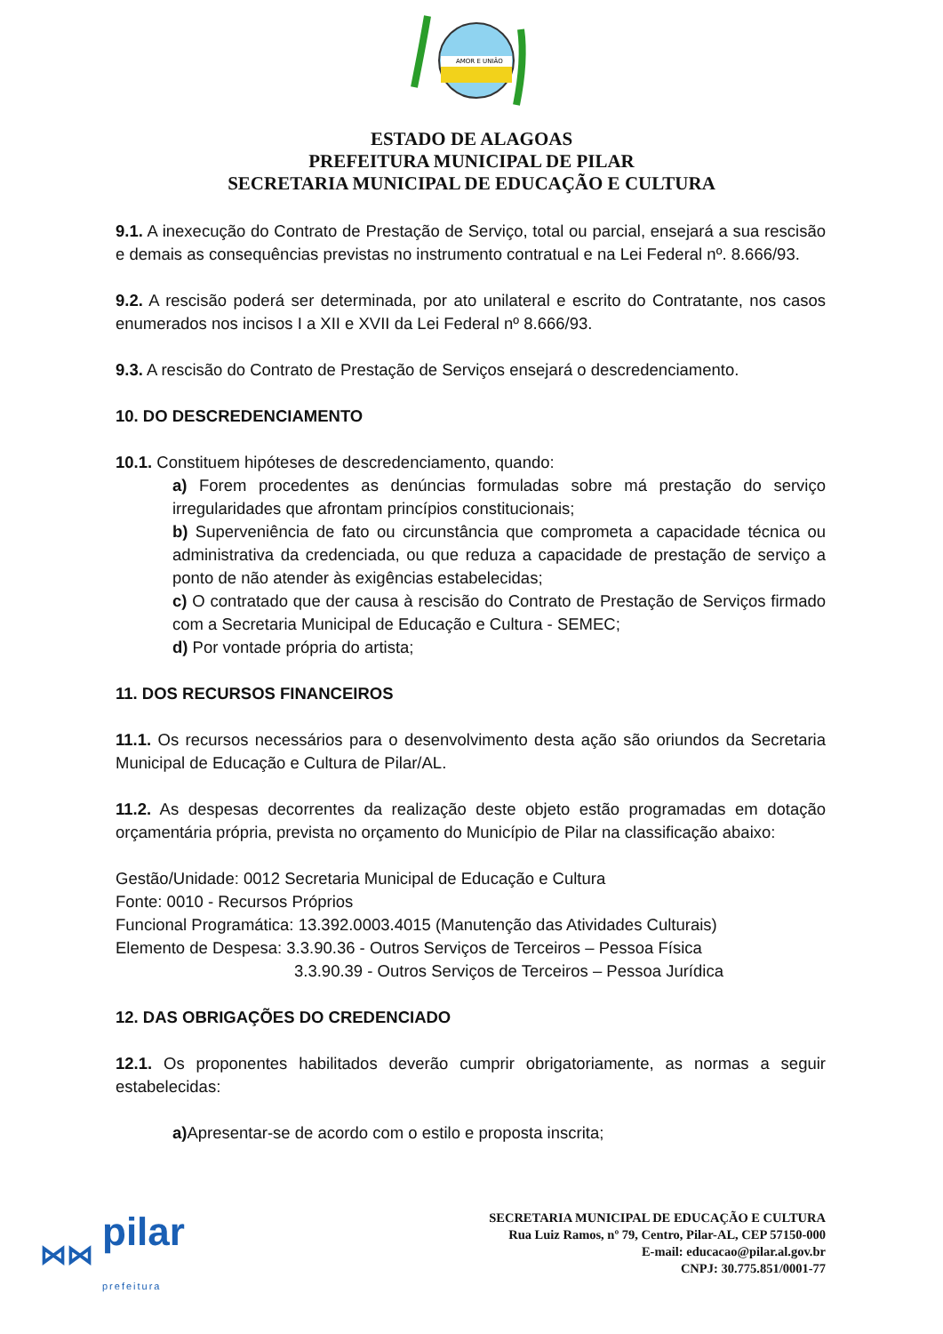AMOR E UNIÃO
ESTADO DE ALAGOAS
PREFEITURA MUNICIPAL DE PILAR
SECRETARIA MUNICIPAL DE EDUCAÇÃO E CULTURA
9.1. A inexecução do Contrato de Prestação de Serviço, total ou parcial, ensejará a sua rescisão e demais as consequências previstas no instrumento contratual e na Lei Federal nº. 8.666/93.
9.2. A rescisão poderá ser determinada, por ato unilateral e escrito do Contratante, nos casos enumerados nos incisos I a XII e XVII da Lei Federal nº 8.666/93.
9.3. A rescisão do Contrato de Prestação de Serviços ensejará o descredenciamento.
10. DO DESCREDENCIAMENTO
10.1. Constituem hipóteses de descredenciamento, quando:
a) Forem procedentes as denúncias formuladas sobre má prestação do serviço irregularidades que afrontam princípios constitucionais;
b) Superveniência de fato ou circunstância que comprometa a capacidade técnica ou administrativa da credenciada, ou que reduza a capacidade de prestação de serviço a ponto de não atender às exigências estabelecidas;
c) O contratado que der causa à rescisão do Contrato de Prestação de Serviços firmado com a Secretaria Municipal de Educação e Cultura - SEMEC;
d) Por vontade própria do artista;
11. DOS RECURSOS FINANCEIROS
11.1. Os recursos necessários para o desenvolvimento desta ação são oriundos da Secretaria Municipal de Educação e Cultura de Pilar/AL.
11.2. As despesas decorrentes da realização deste objeto estão programadas em dotação orçamentária própria, prevista no orçamento do Município de Pilar na classificação abaixo:
Gestão/Unidade: 0012 Secretaria Municipal de Educação e Cultura
Fonte: 0010 - Recursos Próprios
Funcional Programática: 13.392.0003.4015 (Manutenção das Atividades Culturais)
Elemento de Despesa: 3.3.90.36 - Outros Serviços de Terceiros – Pessoa Física
3.3.90.39 - Outros Serviços de Terceiros – Pessoa Jurídica
12. DAS OBRIGAÇÕES DO CREDENCIADO
12.1. Os proponentes habilitados deverão cumprir obrigatoriamente, as normas a seguir estabelecidas:
a) Apresentar-se de acordo com o estilo e proposta inscrita;
⋈⋈ pilar
prefeitura
SECRETARIA MUNICIPAL DE EDUCAÇÃO E CULTURA
Rua Luiz Ramos, nº 79, Centro, Pilar-AL, CEP 57150-000
E-mail: educacao@pilar.al.gov.br
CNPJ: 30.775.851/0001-77